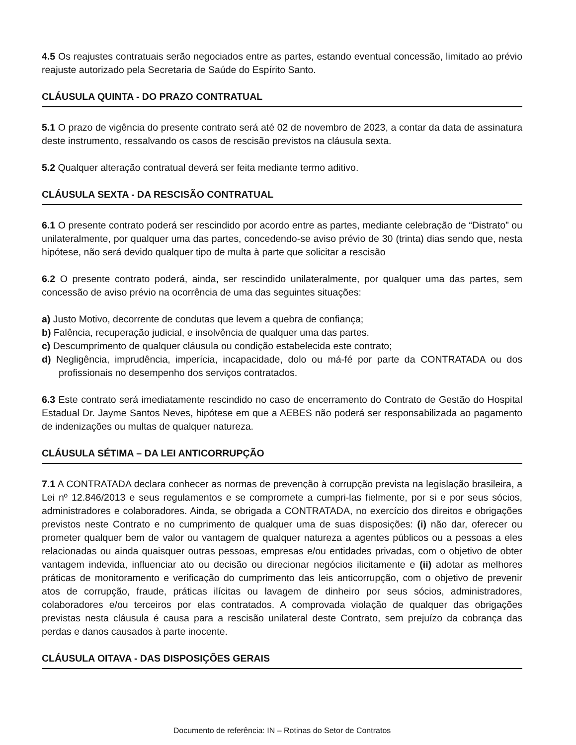4.5 Os reajustes contratuais serão negociados entre as partes, estando eventual concessão, limitado ao prévio reajuste autorizado pela Secretaria de Saúde do Espírito Santo.
CLÁUSULA QUINTA - DO PRAZO CONTRATUAL
5.1 O prazo de vigência do presente contrato será até 02 de novembro de 2023, a contar da data de assinatura deste instrumento, ressalvando os casos de rescisão previstos na cláusula sexta.
5.2 Qualquer alteração contratual deverá ser feita mediante termo aditivo.
CLÁUSULA SEXTA - DA RESCISÃO CONTRATUAL
6.1 O presente contrato poderá ser rescindido por acordo entre as partes, mediante celebração de “Distrato” ou unilateralmente, por qualquer uma das partes, concedendo-se aviso prévio de 30 (trinta) dias sendo que, nesta hipótese, não será devido qualquer tipo de multa à parte que solicitar a rescisão
6.2 O presente contrato poderá, ainda, ser rescindido unilateralmente, por qualquer uma das partes, sem concessão de aviso prévio na ocorrência de uma das seguintes situações:
a) Justo Motivo, decorrente de condutas que levem a quebra de confiança;
b) Falência, recuperação judicial, e insolvência de qualquer uma das partes.
c) Descumprimento de qualquer cláusula ou condição estabelecida este contrato;
d) Negligência, imprudência, imperícia, incapacidade, dolo ou má-fé por parte da CONTRATADA ou dos profissionais no desempenho dos serviços contratados.
6.3 Este contrato será imediatamente rescindido no caso de encerramento do Contrato de Gestão do Hospital Estadual Dr. Jayme Santos Neves, hipótese em que a AEBES não poderá ser responsabilizada ao pagamento de indenizações ou multas de qualquer natureza.
CLÁUSULA SÉTIMA – DA LEI ANTICORRUPÇÃO
7.1 A CONTRATADA declara conhecer as normas de prevenção à corrupção prevista na legislação brasileira, a Lei nº 12.846/2013 e seus regulamentos e se compromete a cumpri-las fielmente, por si e por seus sócios, administradores e colaboradores. Ainda, se obrigada a CONTRATADA, no exercício dos direitos e obrigações previstos neste Contrato e no cumprimento de qualquer uma de suas disposições: (i) não dar, oferecer ou prometer qualquer bem de valor ou vantagem de qualquer natureza a agentes públicos ou a pessoas a eles relacionadas ou ainda quaisquer outras pessoas, empresas e/ou entidades privadas, com o objetivo de obter vantagem indevida, influenciar ato ou decisão ou direcionar negócios ilicitamente e (ii) adotar as melhores práticas de monitoramento e verificação do cumprimento das leis anticorrupção, com o objetivo de prevenir atos de corrupção, fraude, práticas ilícitas ou lavagem de dinheiro por seus sócios, administradores, colaboradores e/ou terceiros por elas contratados. A comprovada violação de qualquer das obrigações previstas nesta cláusula é causa para a rescisão unilateral deste Contrato, sem prejuízo da cobrança das perdas e danos causados à parte inocente.
CLÁUSULA OITAVA - DAS DISPOSIÇÕES GERAIS
Documento de referência: IN – Rotinas do Setor de Contratos